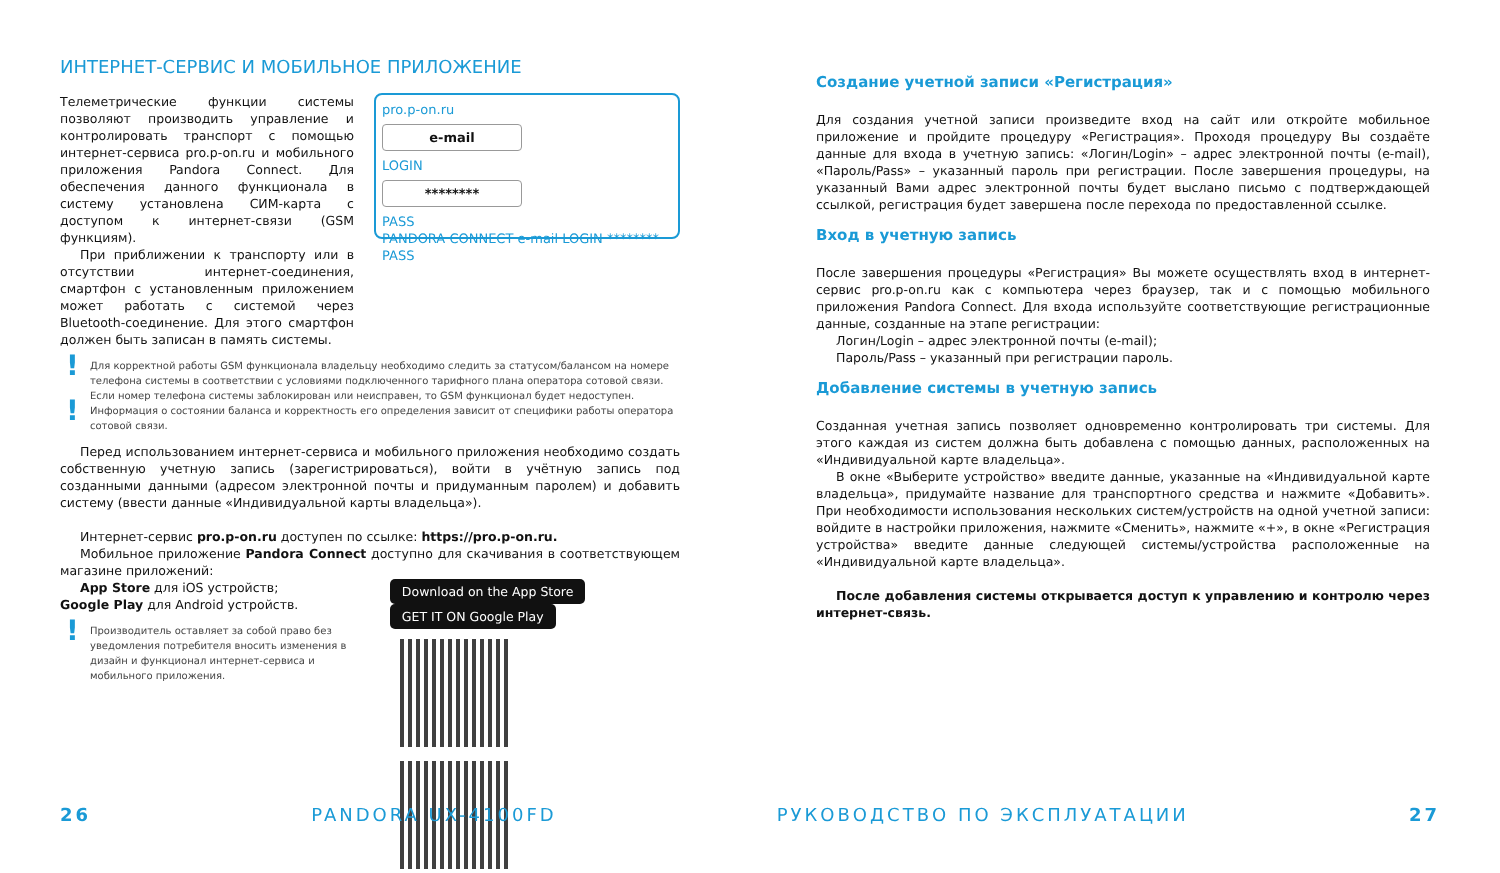ИНТЕРНЕТ-СЕРВИС И МОБИЛЬНОЕ ПРИЛОЖЕНИЕ
Телеметрические функции системы позволяют производить управление и контролировать транспорт с помощью интернет-сервиса pro.p-on.ru и мобильного приложения Pandora Connect. Для обеспечения данного функционала в систему установлена СИМ-карта с доступом к интернет-связи (GSM функциям).
При приближении к транспорту или в отсутствии интернет-соединения, смартфон с установленным приложением может работать с системой через Bluetooth-соединение. Для этого смартфон должен быть записан в память системы.
pro.p-on.ru
e-mail
LOGIN
********
PASS
PANDORA CONNECT e-mail LOGIN ******** PASS
! Для корректной работы GSM функционала владельцу необходимо следить за статусом/балансом на номере телефона системы в соответствии с условиями подключенного тарифного плана оператора сотовой связи. Если номер телефона системы заблокирован или неисправен, то GSM функционал будет недоступен.
! Информация о состоянии баланса и корректность его определения зависит от специфики работы оператора сотовой связи.
Перед использованием интернет-сервиса и мобильного приложения необходимо создать собственную учетную запись (зарегистрироваться), войти в учётную запись под созданными данными (адресом электронной почты и придуманным паролем) и добавить систему (ввести данные «Индивидуальной карты владельца»).
Интернет-сервис pro.p-on.ru доступен по ссылке: https://pro.p-on.ru.
Мобильное приложение Pandora Connect доступно для скачивания в соответствующем магазине приложений:
App Store для iOS устройств;
Google Play для Android устройств.
! Производитель оставляет за собой право без уведомления потребителя вносить изменения в дизайн и функционал интернет-сервиса и мобильного приложения.
Download on the App Store GET IT ON Google Play
Создание учетной записи «Регистрация»
Для создания учетной записи произведите вход на сайт или откройте мобильное приложение и пройдите процедуру «Регистрация». Проходя процедуру Вы создаёте данные для входа в учетную запись: «Логин/Login» – адрес электронной почты (e-mail), «Пароль/Pass» – указанный пароль при регистрации. После завершения процедуры, на указанный Вами адрес электронной почты будет выслано письмо с подтверждающей ссылкой, регистрация будет завершена после перехода по предоставленной ссылке.
Вход в учетную запись
После завершения процедуры «Регистрация» Вы можете осуществлять вход в интернет-сервис pro.p-on.ru как с компьютера через браузер, так и с помощью мобильного приложения Pandora Connect. Для входа используйте соответствующие регистрационные данные, созданные на этапе регистрации:
Логин/Login – адрес электронной почты (e-mail);
Пароль/Pass – указанный при регистрации пароль.
Добавление системы в учетную запись
Созданная учетная запись позволяет одновременно контролировать три системы. Для этого каждая из систем должна быть добавлена с помощью данных, расположенных на «Индивидуальной карте владельца».
В окне «Выберите устройство» введите данные, указанные на «Индивидуальной карте владельца», придумайте название для транспортного средства и нажмите «Добавить». При необходимости использования нескольких систем/устройств на одной учетной записи: войдите в настройки приложения, нажмите «Сменить», нажмите «+», в окне «Регистрация устройства» введите данные следующей системы/устройства расположенные на «Индивидуальной карте владельца».
После добавления системы открывается доступ к управлению и контролю через интернет-связь.
26 PANDORA UX-4100FD РУКОВОДСТВО ПО ЭКСПЛУАТАЦИИ 27